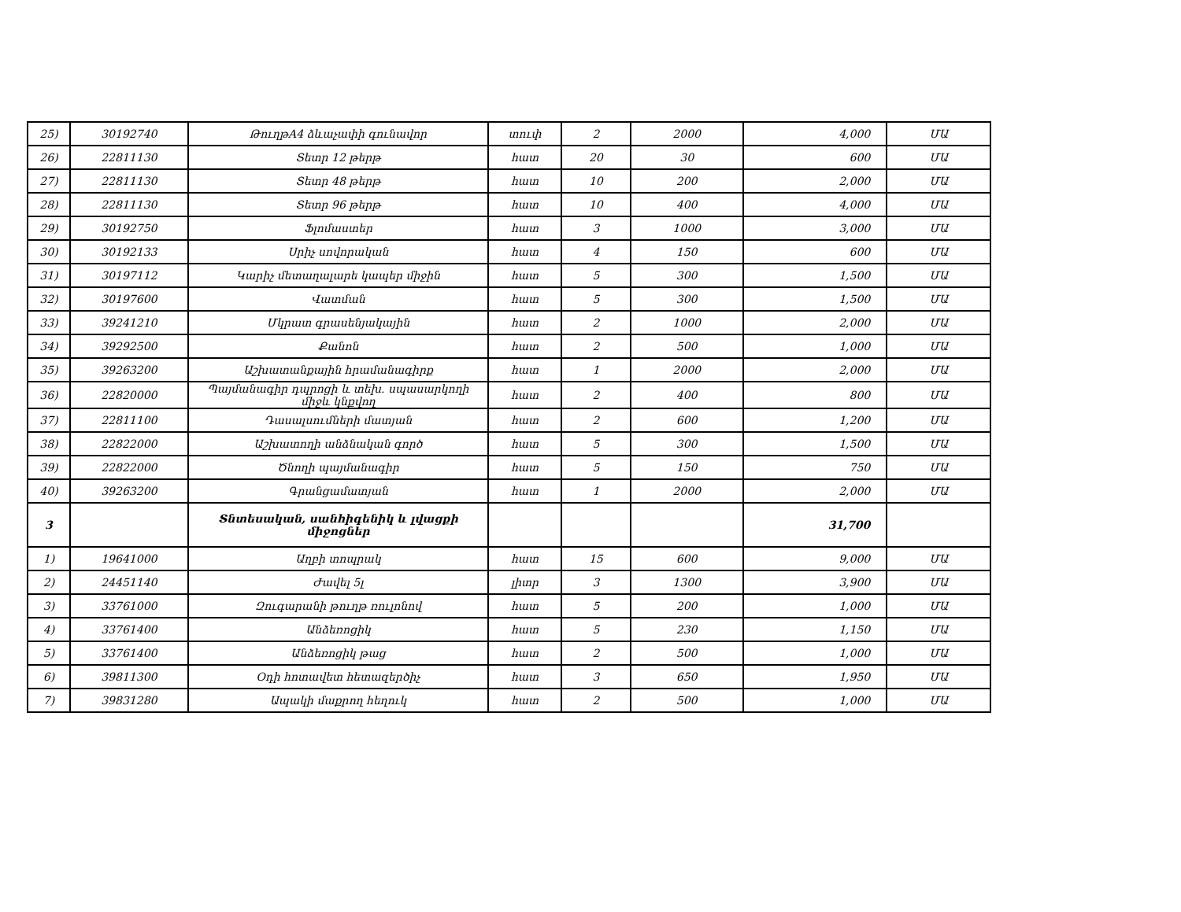| 25) | 30192740 | ԹուղթA4 ձևաչափի գունավոր | տուփ | 2 | 2000 | 4,000 | ՄԱ |
| 26) | 22811130 | Տետր 12 թերթ | հատ | 20 | 30 | 600 | ՄԱ |
| 27) | 22811130 | Տետր 48 թերթ | հատ | 10 | 200 | 2,000 | ՄԱ |
| 28) | 22811130 | Տետր 96 թերթ | հատ | 10 | 400 | 4,000 | ՄԱ |
| 29) | 30192750 | Ֆլոմաստեր | հատ | 3 | 1000 | 3,000 | ՄԱ |
| 30) | 30192133 | Սրիչ սովորական | հատ | 4 | 150 | 600 | ՄԱ |
| 31) | 30197112 | Կարիչ մետաղալարե կապեր միջին | հատ | 5 | 300 | 1,500 | ՄԱ |
| 32) | 30197600 | Վատման | հատ | 5 | 300 | 1,500 | ՄԱ |
| 33) | 39241210 | Մկրատ գրասենյակային | հատ | 2 | 1000 | 2,000 | ՄԱ |
| 34) | 39292500 | Քանոն | հատ | 2 | 500 | 1,000 | ՄԱ |
| 35) | 39263200 | Աշխատանքային հրամանագիրք | հատ | 1 | 2000 | 2,000 | ՄԱ |
| 36) | 22820000 | Պայմանագիր դպրոցի և տեխ. սպասարկողի միջև կնքվող | հատ | 2 | 400 | 800 | ՄԱ |
| 37) | 22811100 | Դասալսումների մատյան | հատ | 2 | 600 | 1,200 | ՄԱ |
| 38) | 22822000 | Աշխատողի անձնական գործ | հատ | 5 | 300 | 1,500 | ՄԱ |
| 39) | 22822000 | Ծնողի պայմանագիր | հատ | 5 | 150 | 750 | ՄԱ |
| 40) | 39263200 | Գրանցամատյան | հատ | 1 | 2000 | 2,000 | ՄԱ |
| 3 | | Տնտեսական, սանհիգենիկ և լվացքի միջոցներ | | | | 31,700 | |
| 1) | 19641000 | Աղբի տոպրակ | հատ | 15 | 600 | 9,000 | ՄԱ |
| 2) | 24451140 | Ժավել 5լ | լիտր | 3 | 1300 | 3,900 | ՄԱ |
| 3) | 33761000 | Զուգարանի թուղթ ռուլոնով | հատ | 5 | 200 | 1,000 | ՄԱ |
| 4) | 33761400 | Անձեռոցիկ | հատ | 5 | 230 | 1,150 | ՄԱ |
| 5) | 33761400 | Անձեռոցիկ թաց | հատ | 2 | 500 | 1,000 | ՄԱ |
| 6) | 39811300 | Օդի հոտավետ հետազերծիչ | հատ | 3 | 650 | 1,950 | ՄԱ |
| 7) | 39831280 | Ապակի մաքրող հեղուկ | հատ | 2 | 500 | 1,000 | ՄԱ |